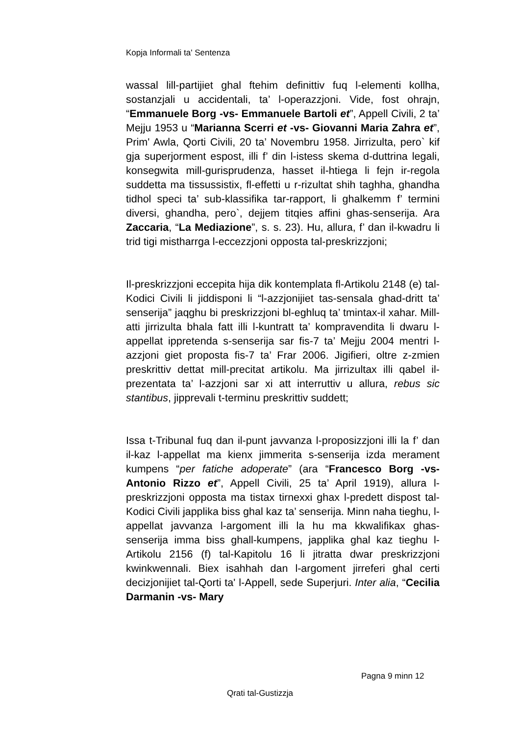Kopja Informali ta' Sentenza
wassal lill-partijiet ghal ftehim definittiv fuq l-elementi kollha, sostanzjali u accidentali, ta’ l-operazzjoni. Vide, fost ohrajn, “Emmanuele Borg -vs- Emmanuele Bartoli et”, Appell Civili, 2 ta’ Mejju 1953 u “Marianna Scerri et -vs- Giovanni Maria Zahra et”, Prim' Awla, Qorti Civili, 20 ta’ Novembru 1958. Jirrizulta, pero` kif gja superjorment espost, illi f’ din l-istess skema d-duttrina legali, konsegwita mill-gurisprudenza, hasset il-htiega li fejn ir-regola suddetta ma tissussistix, fl-effetti u r-rizultat shih taghha, ghandha tidhol speci ta’ sub-klassifika tar-rapport, li ghalkemm f’ termini diversi, ghandha, pero`, dejjem titqies affini ghas-senserija. Ara Zaccaria, “La Mediazione”, s. s. 23). Hu, allura, f’ dan il-kwadru li trid tigi mistharrga l-eccezzjoni opposta tal-preskrizzjoni;
Il-preskrizzjoni eccepita hija dik kontemplata fl-Artikolu 2148 (e) tal-Kodici Civili li jiddisponi li “l-azzjonijiet tas-sensala ghad-dritt ta’ senserija” jaqghu bi preskrizzjoni bl-eghluq ta’ tmintax-il xahar. Mill-atti jirrizulta bhala fatt illi l-kuntratt ta’ kompravendita li dwaru l-appellat ippretenda s-senserija sar fis-7 ta’ Mejju 2004 mentri l-azzjoni giet proposta fis-7 ta’ Frar 2006. Jigifieri, oltre z-zmien preskrittiv dettat mill-precitat artikolu. Ma jirrizultax illi qabel il-prezentata ta’ l-azzjoni sar xi att interruttiv u allura, rebus sic stantibus, jipprevali t-terminu preskrittiv suddett;
Issa t-Tribunal fuq dan il-punt javvanza l-proposizzjoni illi la f’ dan il-kaz l-appellat ma kienx jimmerita s-senserija izda merament kumpens “per fatiche adoperate” (ara “Francesco Borg -vs- Antonio Rizzo et”, Appell Civili, 25 ta’ April 1919), allura l-preskrizzjoni opposta ma tistax tirnexxi ghax l-predett dispost tal-Kodici Civili japplika biss ghal kaz ta’ senserija. Minn naha tieghu, l-appellat javvanza l-argoment illi la hu ma kkwalifikax ghas-senserija imma biss ghall-kumpens, japplika ghal kaz tieghu l-Artikolu 2156 (f) tal-Kapitolu 16 li jitratta dwar preskrizzjoni kwinkwennali. Biex isahhah dan l-argoment jirreferi ghal certi decizjonijiet tal-Qorti ta' l-Appell, sede Superjuri. Inter alia, “Cecilia Darmanin -vs- Mary
Pagna 9 minn 12
Qrati tal-Gustizzja